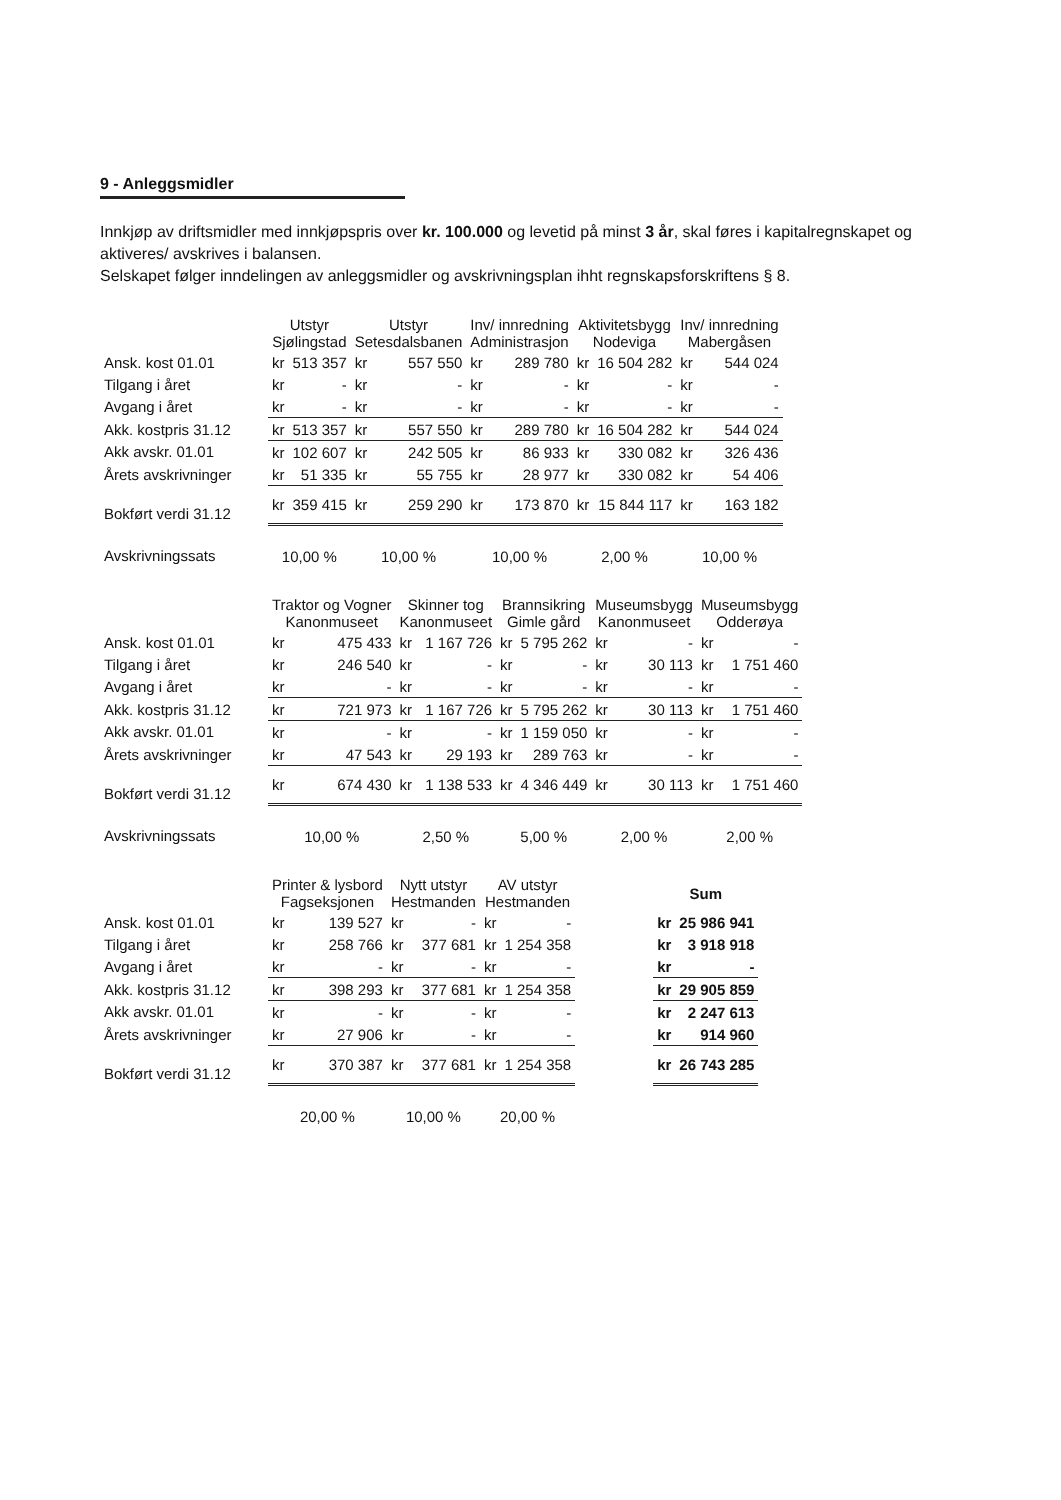9 - Anleggsmidler
Innkjøp av driftsmidler med innkjøpspris over kr. 100.000 og levetid på minst 3 år, skal føres i kapitalregnskapet og aktiveres/ avskrives i balansen.
Selskapet følger inndelingen av anleggsmidler og avskrivningsplan ihht regnskapsforskriftens § 8.
| | Utstyr Sjølingstad | | Utstyr Setesdalsbanen | | Inv/ innredning Administrasjon | | Aktivitetsbygg Nodeviga | | Inv/ innredning Mabergåsen | |
| --- | --- | --- | --- | --- | --- | --- | --- | --- | --- | --- |
| Ansk. kost 01.01 | kr | 513 357 | kr | 557 550 | kr | 289 780 | kr | 16 504 282 | kr | 544 024 |
| Tilgang i året | kr | - | kr | - | kr | - | kr | - | kr | - |
| Avgang i året | kr | - | kr | - | kr | - | kr | - | kr | - |
| Akk. kostpris 31.12 | kr | 513 357 | kr | 557 550 | kr | 289 780 | kr | 16 504 282 | kr | 544 024 |
| Akk avskr. 01.01 | kr | 102 607 | kr | 242 505 | kr | 86 933 | kr | 330 082 | kr | 326 436 |
| Årets avskrivninger | kr | 51 335 | kr | 55 755 | kr | 28 977 | kr | 330 082 | kr | 54 406 |
| Bokført verdi 31.12 | kr | 359 415 | kr | 259 290 | kr | 173 870 | kr | 15 844 117 | kr | 163 182 |
| Avskrivningssats | 10,00 % | | 10,00 % | | 10,00 % | | 2,00 % | | 10,00 % | |
| | Traktor og Vogner Kanonmuseet | | Skinner tog Kanonmuseet | | Brannsikring Gimle gård | | Museumsbygg Kanonmuseet | | Museumsbygg Odderøya | |
| --- | --- | --- | --- | --- | --- | --- | --- | --- | --- | --- |
| Ansk. kost 01.01 | kr | 475 433 | kr | 1 167 726 | kr | 5 795 262 | kr | - | kr | - |
| Tilgang i året | kr | 246 540 | kr | - | kr | - | kr | 30 113 | kr | 1 751 460 |
| Avgang i året | kr | - | kr | - | kr | - | kr | - | kr | - |
| Akk. kostpris 31.12 | kr | 721 973 | kr | 1 167 726 | kr | 5 795 262 | kr | 30 113 | kr | 1 751 460 |
| Akk avskr. 01.01 | kr | - | kr | - | kr | 1 159 050 | kr | - | kr | - |
| Årets avskrivninger | kr | 47 543 | kr | 29 193 | kr | 289 763 | kr | - | kr | - |
| Bokført verdi 31.12 | kr | 674 430 | kr | 1 138 533 | kr | 4 346 449 | kr | 30 113 | kr | 1 751 460 |
| Avskrivningssats | 10,00 % | | 2,50 % | | 5,00 % | | 2,00 % | | 2,00 % | |
| | Printer & lysbord Fagseksjonen | | Nytt utstyr Hestmanden | | AV utstyr Hestmanden | | | Sum | |
| --- | --- | --- | --- | --- | --- | --- | --- | --- | --- |
| Ansk. kost 01.01 | kr | 139 527 | kr | - | kr | - | | kr | 25 986 941 |
| Tilgang i året | kr | 258 766 | kr | 377 681 | kr | 1 254 358 | | kr | 3 918 918 |
| Avgang i året | kr | - | kr | - | kr | - | | kr | - |
| Akk. kostpris 31.12 | kr | 398 293 | kr | 377 681 | kr | 1 254 358 | | kr | 29 905 859 |
| Akk avskr. 01.01 | kr | - | kr | - | kr | - | | kr | 2 247 613 |
| Årets avskrivninger | kr | 27 906 | kr | - | kr | - | | kr | 914 960 |
| Bokført verdi 31.12 | kr | 370 387 | kr | 377 681 | kr | 1 254 358 | | kr | 26 743 285 |
| | 20,00 % | | 10,00 % | | 20,00 % | | | | |